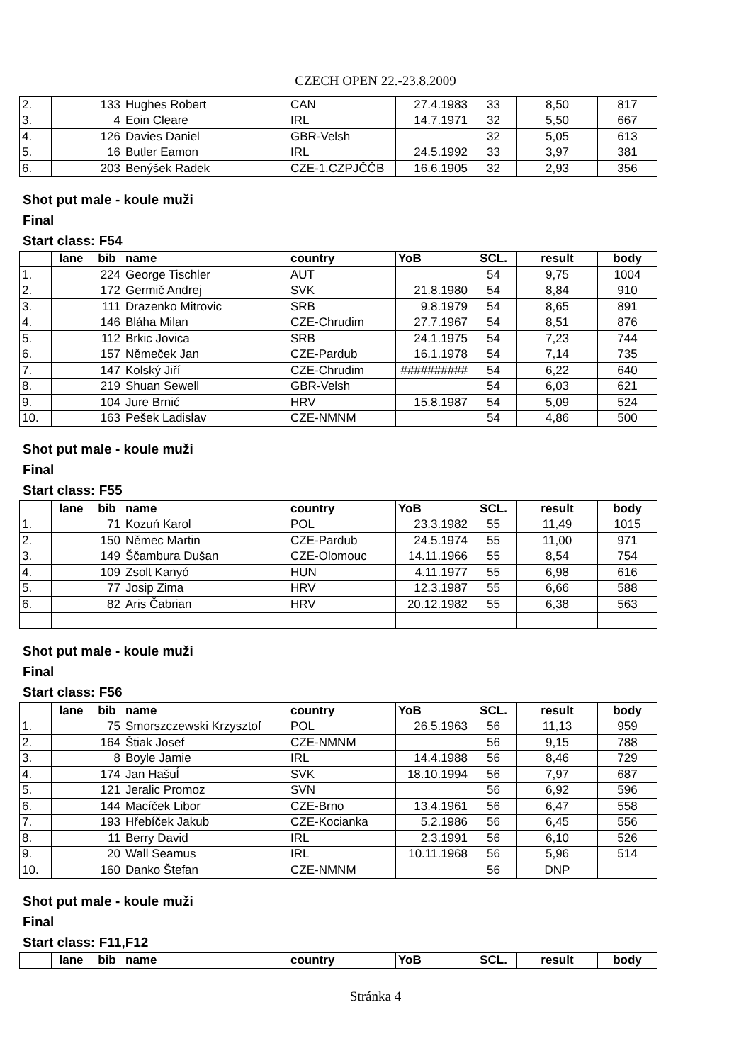CZECH OPEN 22.-23.8.2009
| 2. | | 133 | Hughes Robert | CAN | 27.4.1983 | 33 | 8,50 | 817 |
| 3. | | 4 | Eoin Cleare | IRL | 14.7.1971 | 32 | 5,50 | 667 |
| 4. | | 126 | Davies Daniel | GBR-Velsh | | 32 | 5,05 | 613 |
| 5. | | 16 | Butler Eamon | IRL | 24.5.1992 | 33 | 3,97 | 381 |
| 6. | | 203 | Benýšek Radek | CZE-1.CZPJČČB | 16.6.1905 | 32 | 2,93 | 356 |
Shot put male - koule muži
Final
Start class: F54
| | lane | bib | name | country | YoB | SCL. | result | body |
| --- | --- | --- | --- | --- | --- | --- | --- | --- |
| 1. | | 224 | George Tischler | AUT | | 54 | 9,75 | 1004 |
| 2. | | 172 | Germič Andrej | SVK | 21.8.1980 | 54 | 8,84 | 910 |
| 3. | | 111 | Drazenko Mitrovic | SRB | 9.8.1979 | 54 | 8,65 | 891 |
| 4. | | 146 | Bláha Milan | CZE-Chrudim | 27.7.1967 | 54 | 8,51 | 876 |
| 5. | | 112 | Brkic Jovica | SRB | 24.1.1975 | 54 | 7,23 | 744 |
| 6. | | 157 | Němeček Jan | CZE-Pardub | 16.1.1978 | 54 | 7,14 | 735 |
| 7. | | 147 | Kolský Jiří | CZE-Chrudim | ########## | 54 | 6,22 | 640 |
| 8. | | 219 | Shuan Sewell | GBR-Velsh | | 54 | 6,03 | 621 |
| 9. | | 104 | Jure Brnić | HRV | 15.8.1987 | 54 | 5,09 | 524 |
| 10. | | 163 | Pešek Ladislav | CZE-NMNM | | 54 | 4,86 | 500 |
Shot put male - koule muži
Final
Start class: F55
| | lane | bib | name | country | YoB | SCL. | result | body |
| --- | --- | --- | --- | --- | --- | --- | --- | --- |
| 1. | | 71 | Kozuń Karol | POL | 23.3.1982 | 55 | 11,49 | 1015 |
| 2. | | 150 | Němec Martin | CZE-Pardub | 24.5.1974 | 55 | 11,00 | 971 |
| 3. | | 149 | Ščambura Dušan | CZE-Olomouc | 14.11.1966 | 55 | 8,54 | 754 |
| 4. | | 109 | Zsolt Kanyó | HUN | 4.11.1977 | 55 | 6,98 | 616 |
| 5. | | 77 | Josip Zima | HRV | 12.3.1987 | 55 | 6,66 | 588 |
| 6. | | 82 | Aris Čabrian | HRV | 20.12.1982 | 55 | 6,38 | 563 |
Shot put male - koule muži
Final
Start class: F56
| | lane | bib | name | country | YoB | SCL. | result | body |
| --- | --- | --- | --- | --- | --- | --- | --- | --- |
| 1. | | 75 | Smorszczewski Krzysztof | POL | 26.5.1963 | 56 | 11,13 | 959 |
| 2. | | 164 | Štiak Josef | CZE-NMNM | | 56 | 9,15 | 788 |
| 3. | | 8 | Boyle Jamie | IRL | 14.4.1988 | 56 | 8,46 | 729 |
| 4. | | 174 | Jan Hašuĺ | SVK | 18.10.1994 | 56 | 7,97 | 687 |
| 5. | | 121 | Jeralic Promoz | SVN | | 56 | 6,92 | 596 |
| 6. | | 144 | Macíček Libor | CZE-Brno | 13.4.1961 | 56 | 6,47 | 558 |
| 7. | | 193 | Hřebíček Jakub | CZE-Kocianka | 5.2.1986 | 56 | 6,45 | 556 |
| 8. | | 11 | Berry David | IRL | 2.3.1991 | 56 | 6,10 | 526 |
| 9. | | 20 | Wall Seamus | IRL | 10.11.1968 | 56 | 5,96 | 514 |
| 10. | | 160 | Danko Štefan | CZE-NMNM | | 56 | DNP | |
Shot put male - koule muži
Final
Start class: F11,F12
| | lane | bib | name | country | YoB | SCL. | result | body |
| --- | --- | --- | --- | --- | --- | --- | --- | --- |
Stránka 4